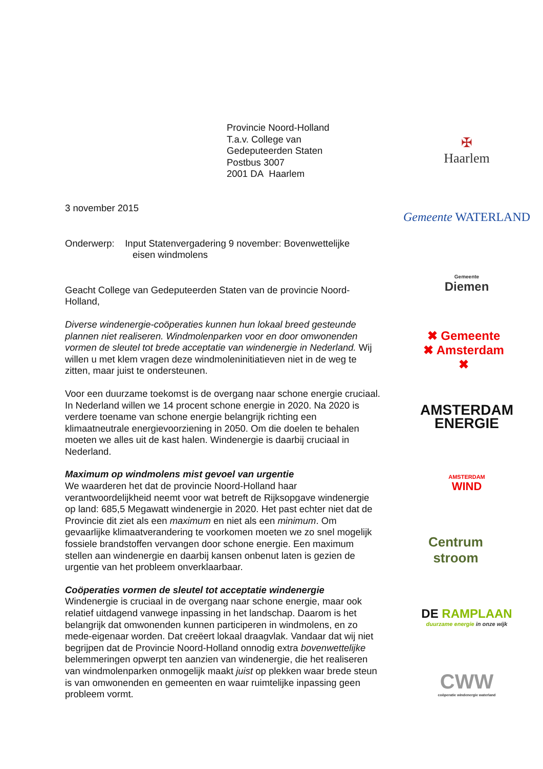Provincie Noord-Holland
T.a.v. College van
Gedeputeerden Staten
Postbus 3007
2001 DA Haarlem
3 november 2015
Onderwerp: Input Statenvergadering 9 november: Bovenwettelijke
eisen windmolens
Geacht College van Gedeputeerden Staten van de provincie Noord-Holland,
Diverse windenergie-coöperaties kunnen hun lokaal breed gesteunde plannen niet realiseren. Windmolenparken voor en door omwonenden vormen de sleutel tot brede acceptatie van windenergie in Nederland. Wij willen u met klem vragen deze windmoleninitiatieven niet in de weg te zitten, maar juist te ondersteunen.
Voor een duurzame toekomst is de overgang naar schone energie cruciaal. In Nederland willen we 14 procent schone energie in 2020. Na 2020 is verdere toename van schone energie belangrijk richting een klimaatneutrale energievoorziening in 2050. Om die doelen te behalen moeten we alles uit de kast halen. Windenergie is daarbij cruciaal in Nederland.
Maximum op windmolens mist gevoel van urgentie
We waarderen het dat de provincie Noord-Holland haar verantwoordelijkheid neemt voor wat betreft de Rijksopgave windenergie op land: 685,5 Megawatt windenergie in 2020. Het past echter niet dat de Provincie dit ziet als een maximum en niet als een minimum. Om gevaarlijke klimaatverandering te voorkomen moeten we zo snel mogelijk fossiele brandstoffen vervangen door schone energie. Een maximum stellen aan windenergie en daarbij kansen onbenut laten is gezien de urgentie van het probleem onverklaarbaar.
Coöperaties vormen de sleutel tot acceptatie windenergie
Windenergie is cruciaal in de overgang naar schone energie, maar ook relatief uitdagend vanwege inpassing in het landschap. Daarom is het belangrijk dat omwonenden kunnen participeren in windmolens, en zo mede-eigenaar worden. Dat creëert lokaal draagvlak. Vandaar dat wij niet begrijpen dat de Provincie Noord-Holland onnodig extra bovenwettelijke belemmeringen opwerpt ten aanzien van windenergie, die het realiseren van windmolenparken onmogelijk maakt juist op plekken waar brede steun is van omwonenden en gemeenten en waar ruimtelijke inpassing geen probleem vormt.
✠
Haarlem
Gemeente WATERLAND
Gemeente
Diemen
✖ Gemeente
✖ Amsterdam
✖
AMSTERDAM
ENERGIE
AMSTERDAM
WIND
Centrum
stroom
DE RAMPLAAN
duurzame energie in onze wijk
CWW
coöperatie windenergie waterland